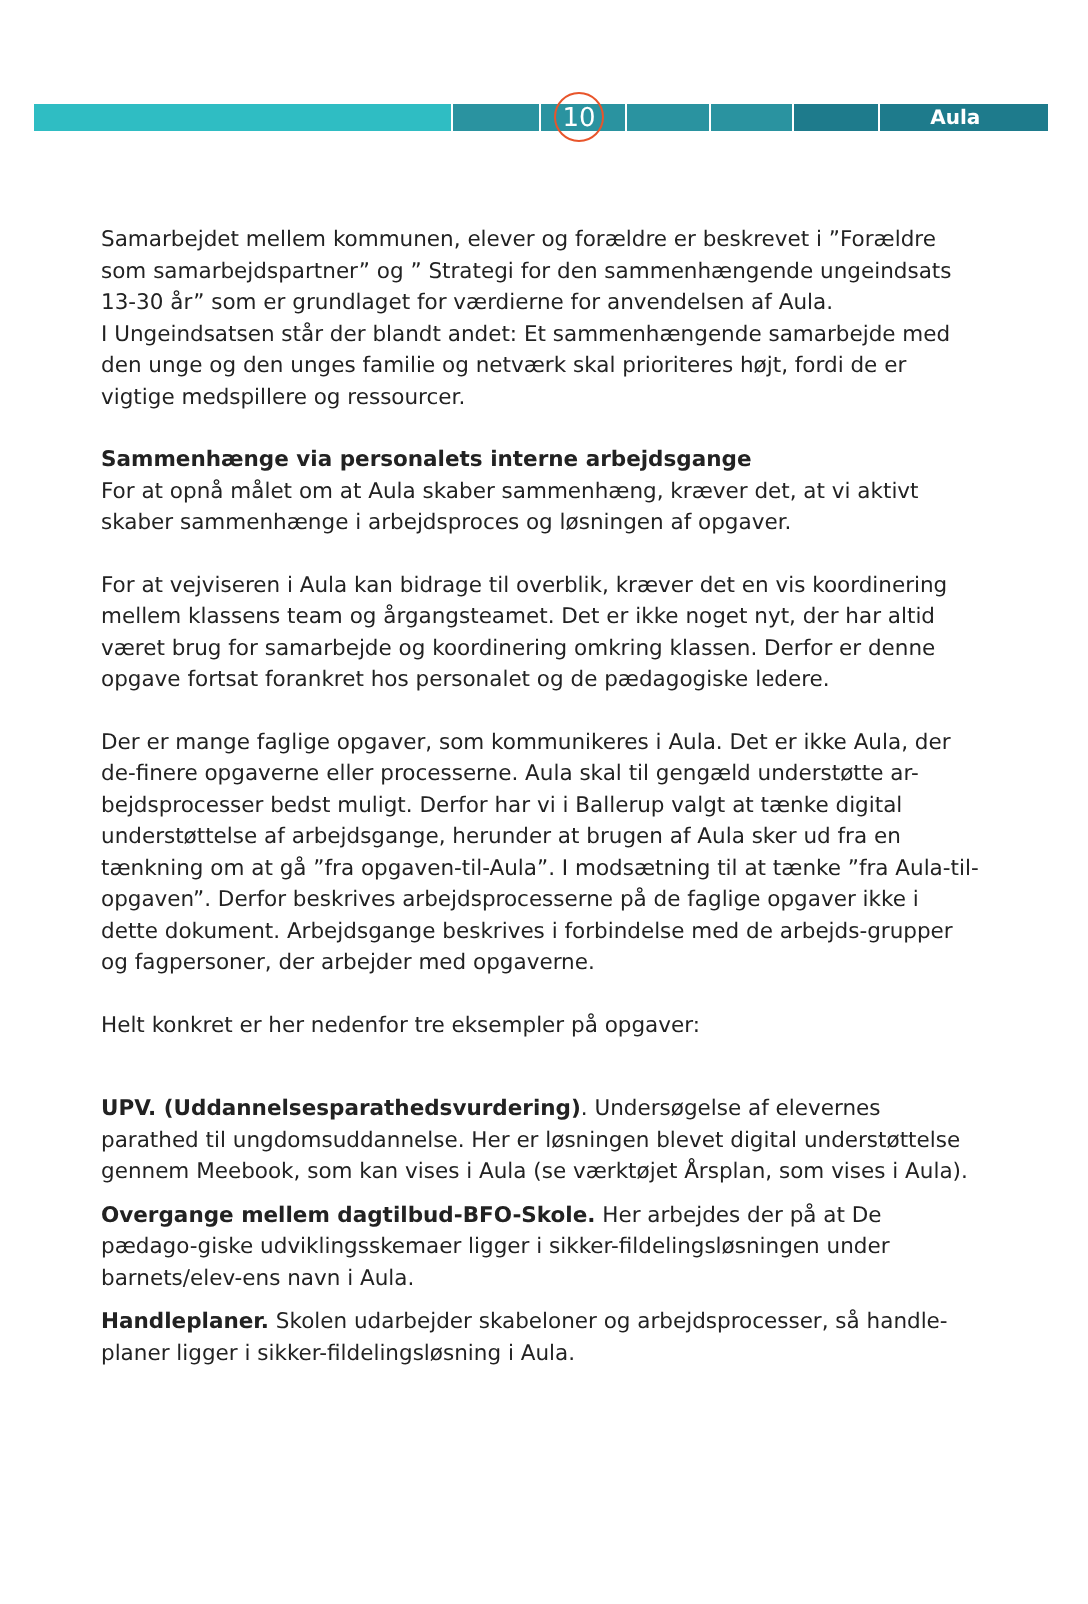Aula
10
Samarbejdet mellem kommunen, elever og forældre er beskrevet i ”Forældre som samarbejdspartner” og ” Strategi for den sammenhængende ungeindsats 13-30 år” som er grundlaget for værdierne for anvendelsen af Aula.
I Ungeindsatsen står der blandt andet: Et sammenhængende samarbejde med den unge og den unges familie og netværk skal prioriteres højt, fordi de er vigtige medspillere og ressourcer.
Sammenhænge via personalets interne arbejdsgange
For at opnå målet om at Aula skaber sammenhæng, kræver det, at vi aktivt skaber sammenhænge i arbejdsproces og løsningen af opgaver.
For at vejviseren i Aula kan bidrage til overblik, kræver det en vis koordinering mellem klassens team og årgangsteamet. Det er ikke noget nyt, der har altid været brug for samarbejde og koordinering omkring klassen. Derfor er denne opgave fortsat forankret hos personalet og de pædagogiske ledere.
Der er mange faglige opgaver, som kommunikeres i Aula. Det er ikke Aula, der de-finere opgaverne eller processerne. Aula skal til gengæld understøtte ar-bejdsprocesser bedst muligt. Derfor har vi i Ballerup valgt at tænke digital understøttelse af arbejdsgange, herunder at brugen af Aula sker ud fra en tænkning om at gå ”fra opgaven-til-Aula”. I modsætning til at tænke ”fra Aula-til-opgaven”. Derfor beskrives arbejdsprocesserne på de faglige opgaver ikke i dette dokument. Arbejdsgange beskrives i forbindelse med de arbejds-grupper og fagpersoner, der arbejder med opgaverne.
Helt konkret er her nedenfor tre eksempler på opgaver:
UPV. (Uddannelsesparathedsvurdering). Undersøgelse af elevernes parathed til ungdomsuddannelse. Her er løsningen blevet digital understøttelse gennem Meebook, som kan vises i Aula (se værktøjet Årsplan, som vises i Aula).
Overgange mellem dagtilbud-BFO-Skole. Her arbejdes der på at De pædago-giske udviklingsskemaer ligger i sikker-fildelingsløsningen under barnets/elev-ens navn i Aula.
Handleplaner. Skolen udarbejder skabeloner og arbejdsprocesser, så handle-planer ligger i sikker-fildelingsløsning i Aula.